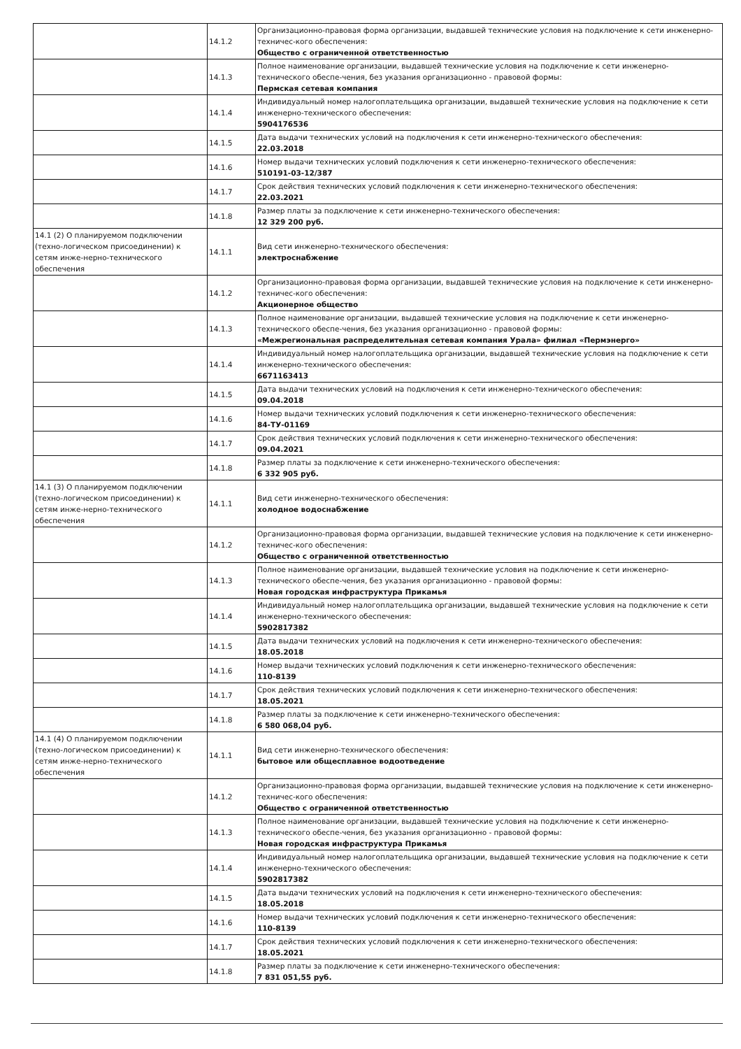| | 14.1.2 | Организационно-правовая форма организации, выдавшей технические условия на подключение к сети инженерно-техничес-кого обеспечения: Общество с ограниченной ответственностью |
| | 14.1.3 | Полное наименование организации, выдавшей технические условия на подключение к сети инженерно-технического обеспе-чения, без указания организационно - правовой формы: Пермская сетевая компания |
| | 14.1.4 | Индивидуальный номер налогоплательщика организации, выдавшей технические условия на подключение к сети инженерно-технического обеспечения: 5904176536 |
| | 14.1.5 | Дата выдачи технических условий на подключения к сети инженерно-технического обеспечения: 22.03.2018 |
| | 14.1.6 | Номер выдачи технических условий подключения к сети инженерно-технического обеспечения: 510191-03-12/387 |
| | 14.1.7 | Срок действия технических условий подключения к сети инженерно-технического обеспечения: 22.03.2021 |
| | 14.1.8 | Размер платы за подключение к сети инженерно-технического обеспечения: 12 329 200 руб. |
| 14.1 (2) О планируемом подключении (техно-логическом присоединении) к сетям инже-нерно-технического обеспечения | 14.1.1 | Вид сети инженерно-технического обеспечения: электроснабжение |
| | 14.1.2 | Организационно-правовая форма организации, выдавшей технические условия на подключение к сети инженерно-техничес-кого обеспечения: Акционерное общество |
| | 14.1.3 | Полное наименование организации, выдавшей технические условия на подключение к сети инженерно-технического обеспе-чения, без указания организационно - правовой формы: «Межрегиональная распределительная сетевая компания Урала» филиал «Пермэнерго» |
| | 14.1.4 | Индивидуальный номер налогоплательщика организации, выдавшей технические условия на подключение к сети инженерно-технического обеспечения: 6671163413 |
| | 14.1.5 | Дата выдачи технических условий на подключения к сети инженерно-технического обеспечения: 09.04.2018 |
| | 14.1.6 | Номер выдачи технических условий подключения к сети инженерно-технического обеспечения: 84-ТУ-01169 |
| | 14.1.7 | Срок действия технических условий подключения к сети инженерно-технического обеспечения: 09.04.2021 |
| | 14.1.8 | Размер платы за подключение к сети инженерно-технического обеспечения: 6 332 905 руб. |
| 14.1 (3) О планируемом подключении (техно-логическом присоединении) к сетям инже-нерно-технического обеспечения | 14.1.1 | Вид сети инженерно-технического обеспечения: холодное водоснабжение |
| | 14.1.2 | Организационно-правовая форма организации, выдавшей технические условия на подключение к сети инженерно-техничес-кого обеспечения: Общество с ограниченной ответственностью |
| | 14.1.3 | Полное наименование организации, выдавшей технические условия на подключение к сети инженерно-технического обеспе-чения, без указания организационно - правовой формы: Новая городская инфраструктура Прикамья |
| | 14.1.4 | Индивидуальный номер налогоплательщика организации, выдавшей технические условия на подключение к сети инженерно-технического обеспечения: 5902817382 |
| | 14.1.5 | Дата выдачи технических условий на подключения к сети инженерно-технического обеспечения: 18.05.2018 |
| | 14.1.6 | Номер выдачи технических условий подключения к сети инженерно-технического обеспечения: 110-8139 |
| | 14.1.7 | Срок действия технических условий подключения к сети инженерно-технического обеспечения: 18.05.2021 |
| | 14.1.8 | Размер платы за подключение к сети инженерно-технического обеспечения: 6 580 068,04 руб. |
| 14.1 (4) О планируемом подключении (техно-логическом присоединении) к сетям инже-нерно-технического обеспечения | 14.1.1 | Вид сети инженерно-технического обеспечения: бытовое или общесплавное водоотведение |
| | 14.1.2 | Организационно-правовая форма организации, выдавшей технические условия на подключение к сети инженерно-техничес-кого обеспечения: Общество с ограниченной ответственностью |
| | 14.1.3 | Полное наименование организации, выдавшей технические условия на подключение к сети инженерно-технического обеспе-чения, без указания организационно - правовой формы: Новая городская инфраструктура Прикамья |
| | 14.1.4 | Индивидуальный номер налогоплательщика организации, выдавшей технические условия на подключение к сети инженерно-технического обеспечения: 5902817382 |
| | 14.1.5 | Дата выдачи технических условий на подключения к сети инженерно-технического обеспечения: 18.05.2018 |
| | 14.1.6 | Номер выдачи технических условий подключения к сети инженерно-технического обеспечения: 110-8139 |
| | 14.1.7 | Срок действия технических условий подключения к сети инженерно-технического обеспечения: 18.05.2021 |
| | 14.1.8 | Размер платы за подключение к сети инженерно-технического обеспечения: 7 831 051,55 руб. |